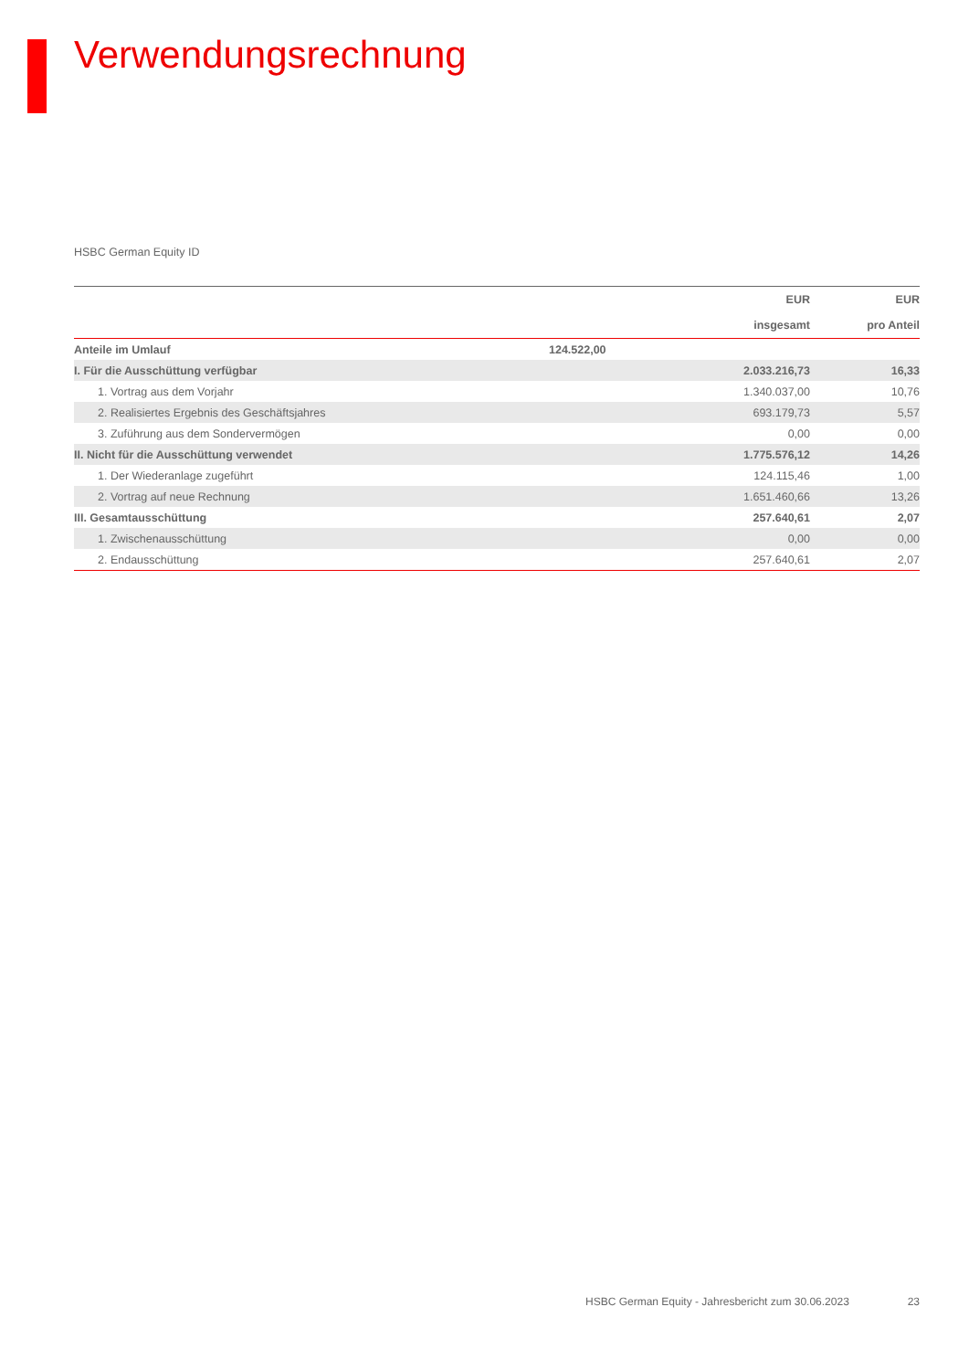Verwendungsrechnung
HSBC German Equity ID
| | | EUR | EUR |
| --- | --- | --- | --- |
| | | insgesamt | pro Anteil |
| Anteile im Umlauf | 124.522,00 | | |
| I. Für die Ausschüttung verfügbar | | 2.033.216,73 | 16,33 |
| 1. Vortrag aus dem Vorjahr | | 1.340.037,00 | 10,76 |
| 2. Realisiertes Ergebnis des Geschäftsjahres | | 693.179,73 | 5,57 |
| 3. Zuführung aus dem Sondervermögen | | 0,00 | 0,00 |
| II. Nicht für die Ausschüttung verwendet | | 1.775.576,12 | 14,26 |
| 1. Der Wiederanlage zugeführt | | 124.115,46 | 1,00 |
| 2. Vortrag auf neue Rechnung | | 1.651.460,66 | 13,26 |
| III. Gesamtausschüttung | | 257.640,61 | 2,07 |
| 1. Zwischenausschüttung | | 0,00 | 0,00 |
| 2. Endausschüttung | | 257.640,61 | 2,07 |
HSBC German Equity - Jahresbericht zum 30.06.2023 23